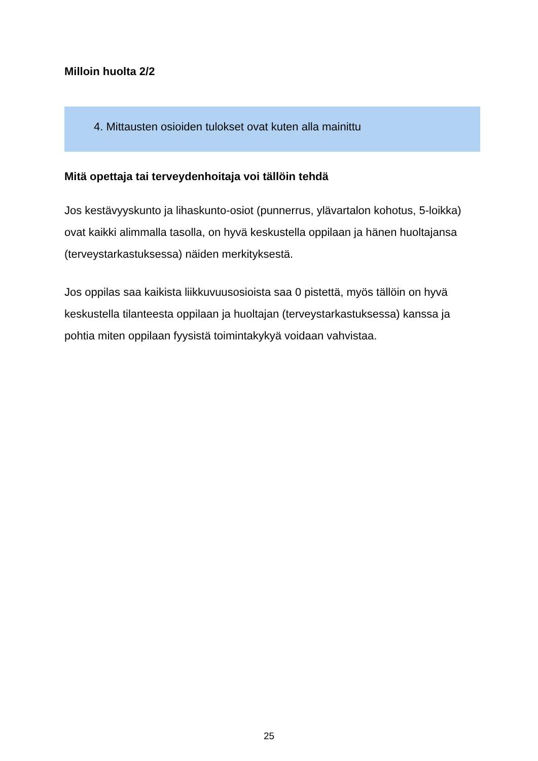Milloin huolta 2/2
4. Mittausten osioiden tulokset ovat kuten alla mainittu
Mitä opettaja tai terveydenhoitaja voi tällöin tehdä
Jos kestävyyskunto ja lihaskunto-osiot (punnerrus, ylävartalon kohotus, 5-loikka) ovat kaikki alimmalla tasolla, on hyvä keskustella oppilaan ja hänen huoltajansa (terveystarkastuksessa) näiden merkityksestä.
Jos oppilas saa kaikista liikkuvuusosioista saa 0 pistettä, myös tällöin on hyvä keskustella tilanteesta oppilaan ja huoltajan (terveystarkastuksessa) kanssa ja pohtia miten oppilaan fyysistä toimintakykyä voidaan vahvistaa.
25